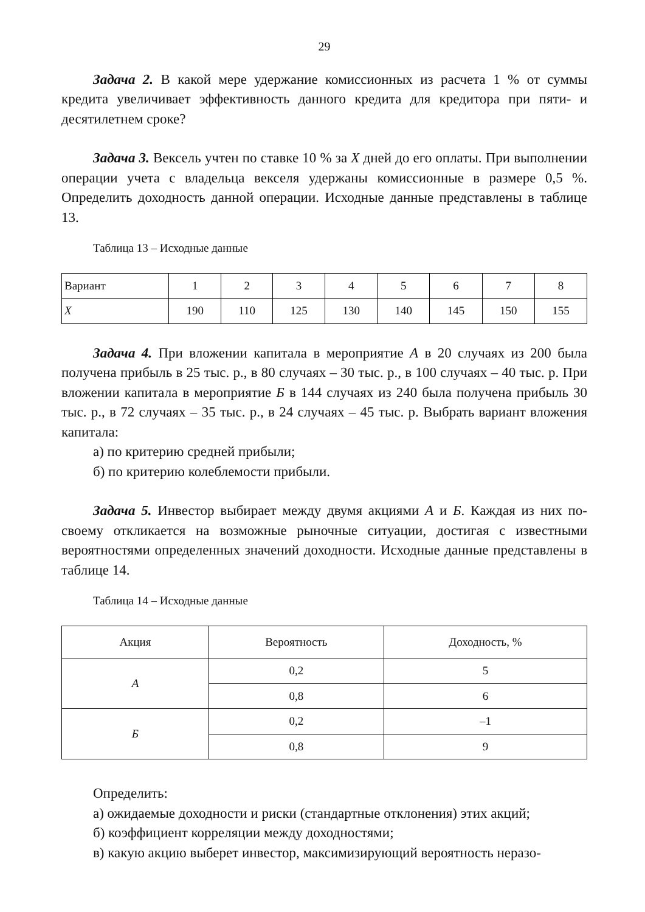29
Задача 2. В какой мере удержание комиссионных из расчета 1 % от суммы кредита увеличивает эффективность данного кредита для кредитора при пяти- и десятилетнем сроке?
Задача 3. Вексель учтен по ставке 10 % за X дней до его оплаты. При выполнении операции учета с владельца векселя удержаны комиссионные в размере 0,5 %. Определить доходность данной операции. Исходные данные представлены в таблице 13.
Таблица 13 – Исходные данные
| Вариант | 1 | 2 | 3 | 4 | 5 | 6 | 7 | 8 |
| X | 190 | 110 | 125 | 130 | 140 | 145 | 150 | 155 |
Задача 4. При вложении капитала в мероприятие А в 20 случаях из 200 была получена прибыль в 25 тыс. р., в 80 случаях – 30 тыс. р., в 100 случаях – 40 тыс. р. При вложении капитала в мероприятие Б в 144 случаях из 240 была получена прибыль 30 тыс. р., в 72 случаях – 35 тыс. р., в 24 случаях – 45 тыс. р. Выбрать вариант вложения капитала:
а) по критерию средней прибыли;
б) по критерию колеблемости прибыли.
Задача 5. Инвестор выбирает между двумя акциями А и Б. Каждая из них по-своему откликается на возможные рыночные ситуации, достигая с известными вероятностями определенных значений доходности. Исходные данные представлены в таблице 14.
Таблица 14 – Исходные данные
| Акция | Вероятность | Доходность, % |
| --- | --- | --- |
| А | 0,2 | 5 |
| | 0,8 | 6 |
| Б | 0,2 | –1 |
| | 0,8 | 9 |
Определить:
а) ожидаемые доходности и риски (стандартные отклонения) этих акций;
б) коэффициент корреляции между доходностями;
в) какую акцию выберет инвестор, максимизирующий вероятность неразо-